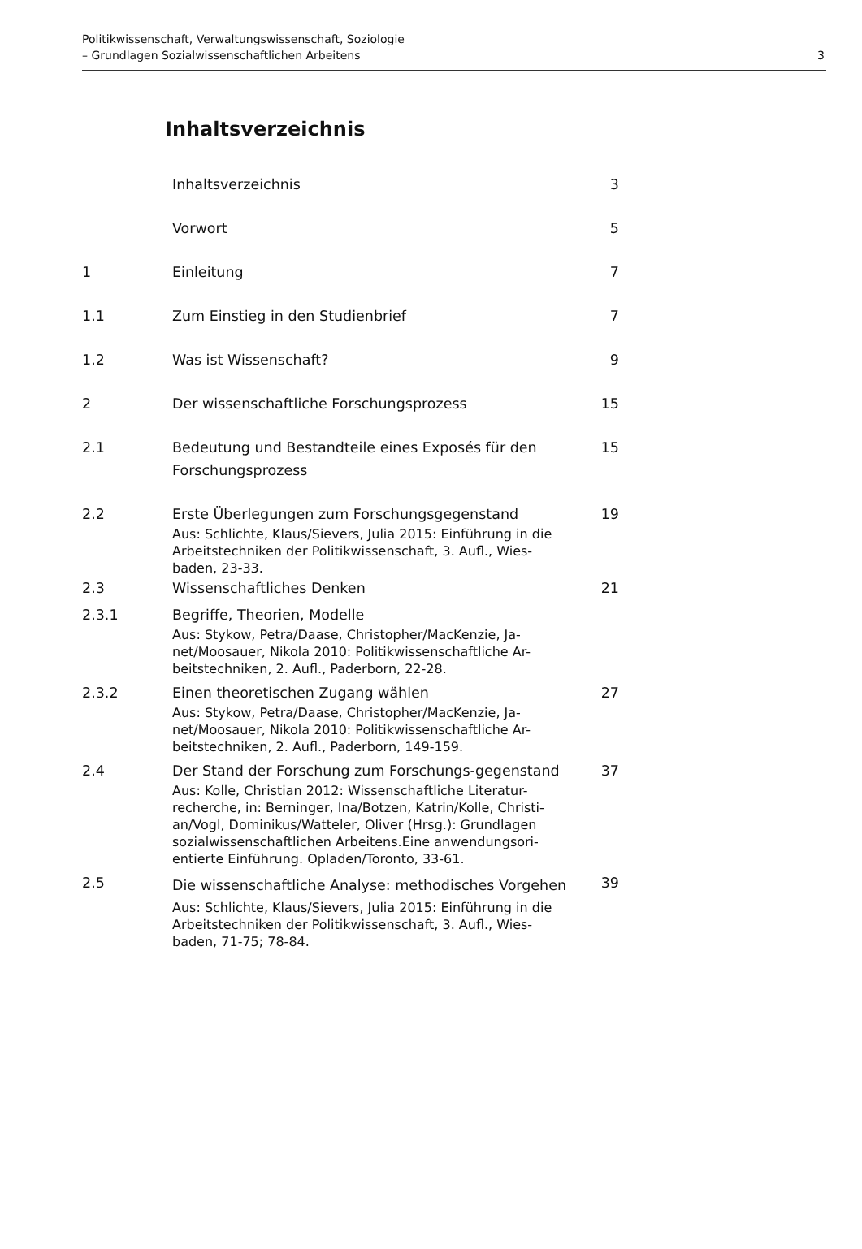Politikwissenschaft, Verwaltungswissenschaft, Soziologie
– Grundlagen Sozialwissenschaftlichen Arbeitens
3
Inhaltsverzeichnis
| | Inhaltsverzeichnis | 3 |
| | Vorwort | 5 |
| 1 | Einleitung | 7 |
| 1.1 | Zum Einstieg in den Studienbrief | 7 |
| 1.2 | Was ist Wissenschaft? | 9 |
| 2 | Der wissenschaftliche Forschungsprozess | 15 |
| 2.1 | Bedeutung und Bestandteile eines Exposés für den Forschungsprozess | 15 |
| 2.2 | Erste Überlegungen zum Forschungsgegenstand Aus: Schlichte, Klaus/Sievers, Julia 2015: Einführung in die Arbeitstechniken der Politikwissenschaft, 3. Aufl., Wies-baden, 23-33. | 19 |
| 2.3 | Wissenschaftliches Denken | 21 |
| 2.3.1 | Begriffe, Theorien, Modelle Aus: Stykow, Petra/Daase, Christopher/MacKenzie, Ja-net/Moosauer, Nikola 2010: Politikwissenschaftliche Ar-beitstechniken, 2. Aufl., Paderborn, 22-28. | |
| 2.3.2 | Einen theoretischen Zugang wählen Aus: Stykow, Petra/Daase, Christopher/MacKenzie, Ja-net/Moosauer, Nikola 2010: Politikwissenschaftliche Ar-beitstechniken, 2. Aufl., Paderborn, 149-159. | 27 |
| 2.4 | Der Stand der Forschung zum Forschungs-gegenstand Aus: Kolle, Christian 2012: Wissenschaftliche Literatur-recherche, in: Berninger, Ina/Botzen, Katrin/Kolle, Christi-an/Vogl, Dominikus/Watteler, Oliver (Hrsg.): Grundlagen sozialwissenschaftlichen Arbeitens.Eine anwendungsori-entierte Einführung. Opladen/Toronto, 33-61. | 37 |
| 2.5 | Die wissenschaftliche Analyse: methodisches Vorgehen Aus: Schlichte, Klaus/Sievers, Julia 2015: Einführung in die Arbeitstechniken der Politikwissenschaft, 3. Aufl., Wies-baden, 71-75; 78-84. | 39 |